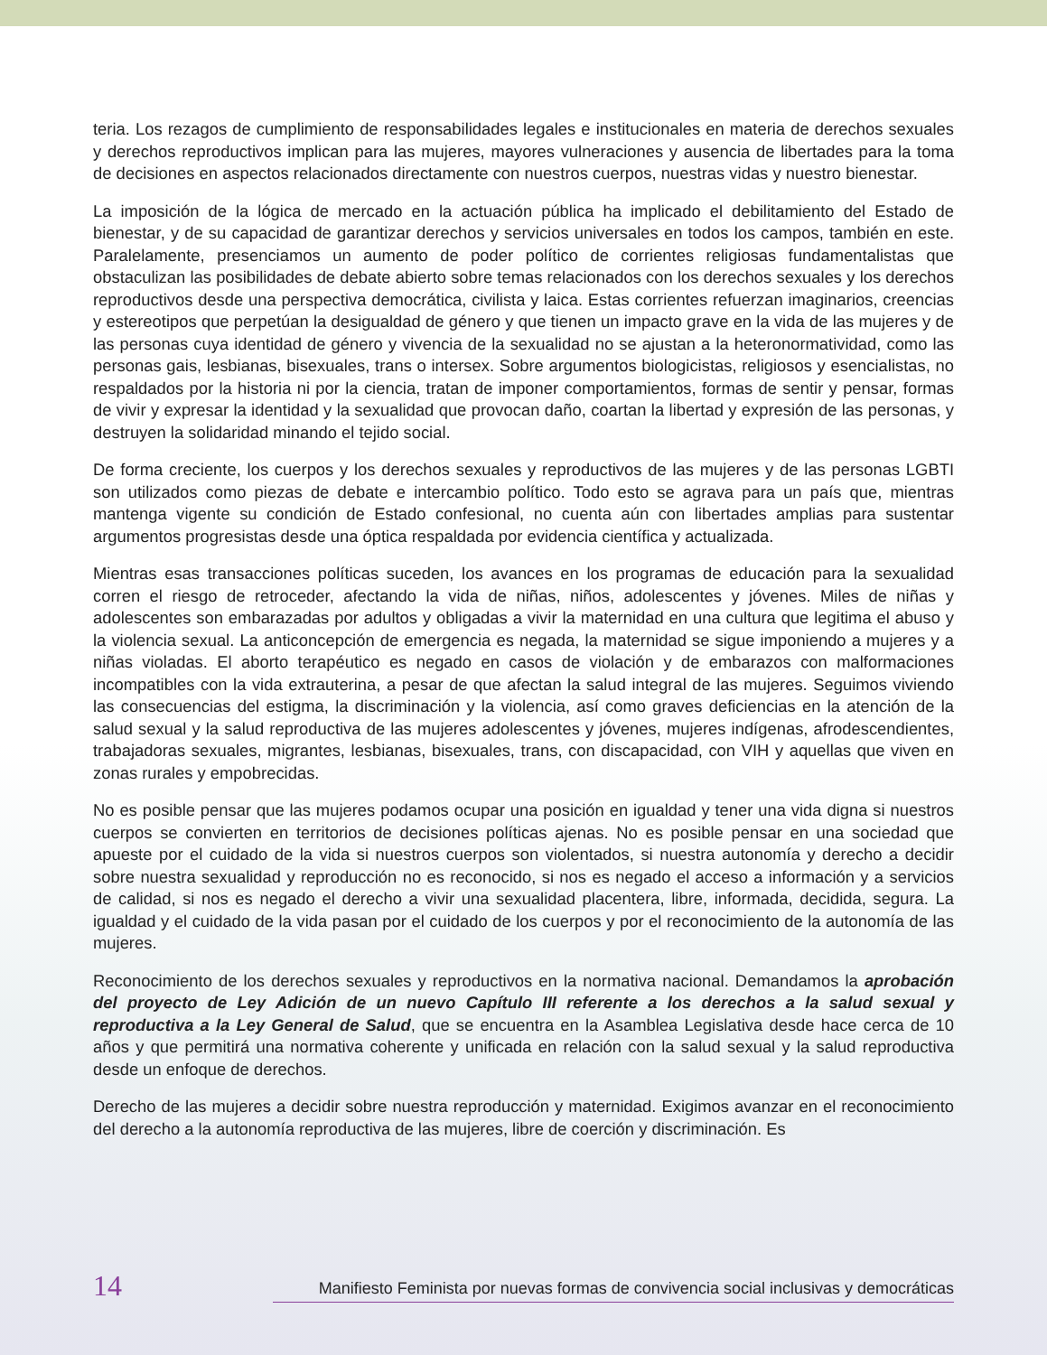teria. Los rezagos de cumplimiento de responsabilidades legales e institucionales en materia de derechos sexuales y derechos reproductivos implican para las mujeres, mayores vulneraciones y ausencia de libertades para la toma de decisiones en aspectos relacionados directamente con nuestros cuerpos, nuestras vidas y nuestro bienestar.
La imposición de la lógica de mercado en la actuación pública ha implicado el debilitamiento del Estado de bienestar, y de su capacidad de garantizar derechos y servicios universales en todos los campos, también en este. Paralelamente, presenciamos un aumento de poder político de corrientes religiosas fundamentalistas que obstaculizan las posibilidades de debate abierto sobre temas relacionados con los derechos sexuales y los derechos reproductivos desde una perspectiva democrática, civilista y laica. Estas corrientes refuerzan imaginarios, creencias y estereotipos que perpetúan la desigualdad de género y que tienen un impacto grave en la vida de las mujeres y de las personas cuya identidad de género y vivencia de la sexualidad no se ajustan a la heteronormatividad, como las personas gais, lesbianas, bisexuales, trans o intersex. Sobre argumentos biologicistas, religiosos y esencialistas, no respaldados por la historia ni por la ciencia, tratan de imponer comportamientos, formas de sentir y pensar, formas de vivir y expresar la identidad y la sexualidad que provocan daño, coartan la libertad y expresión de las personas, y destruyen la solidaridad minando el tejido social.
De forma creciente, los cuerpos y los derechos sexuales y reproductivos de las mujeres y de las personas LGBTI son utilizados como piezas de debate e intercambio político. Todo esto se agrava para un país que, mientras mantenga vigente su condición de Estado confesional, no cuenta aún con libertades amplias para sustentar argumentos progresistas desde una óptica respaldada por evidencia científica y actualizada.
Mientras esas transacciones políticas suceden, los avances en los programas de educación para la sexualidad corren el riesgo de retroceder, afectando la vida de niñas, niños, adolescentes y jóvenes. Miles de niñas y adolescentes son embarazadas por adultos y obligadas a vivir la maternidad en una cultura que legitima el abuso y la violencia sexual. La anticoncepción de emergencia es negada, la maternidad se sigue imponiendo a mujeres y a niñas violadas. El aborto terapéutico es negado en casos de violación y de embarazos con malformaciones incompatibles con la vida extrauterina, a pesar de que afectan la salud integral de las mujeres. Seguimos viviendo las consecuencias del estigma, la discriminación y la violencia, así como graves deficiencias en la atención de la salud sexual y la salud reproductiva de las mujeres adolescentes y jóvenes, mujeres indígenas, afrodescendientes, trabajadoras sexuales, migrantes, lesbianas, bisexuales, trans, con discapacidad, con VIH y aquellas que viven en zonas rurales y empobrecidas.
No es posible pensar que las mujeres podamos ocupar una posición en igualdad y tener una vida digna si nuestros cuerpos se convierten en territorios de decisiones políticas ajenas. No es posible pensar en una sociedad que apueste por el cuidado de la vida si nuestros cuerpos son violentados, si nuestra autonomía y derecho a decidir sobre nuestra sexualidad y reproducción no es reconocido, si nos es negado el acceso a información y a servicios de calidad, si nos es negado el derecho a vivir una sexualidad placentera, libre, informada, decidida, segura. La igualdad y el cuidado de la vida pasan por el cuidado de los cuerpos y por el reconocimiento de la autonomía de las mujeres.
Reconocimiento de los derechos sexuales y reproductivos en la normativa nacional. Demandamos la aprobación del proyecto de Ley Adición de un nuevo Capítulo III referente a los derechos a la salud sexual y reproductiva a la Ley General de Salud, que se encuentra en la Asamblea Legislativa desde hace cerca de 10 años y que permitirá una normativa coherente y unificada en relación con la salud sexual y la salud reproductiva desde un enfoque de derechos.
Derecho de las mujeres a decidir sobre nuestra reproducción y maternidad. Exigimos avanzar en el reconocimiento del derecho a la autonomía reproductiva de las mujeres, libre de coerción y discriminación. Es
14 Manifiesto Feminista por nuevas formas de convivencia social inclusivas y democráticas